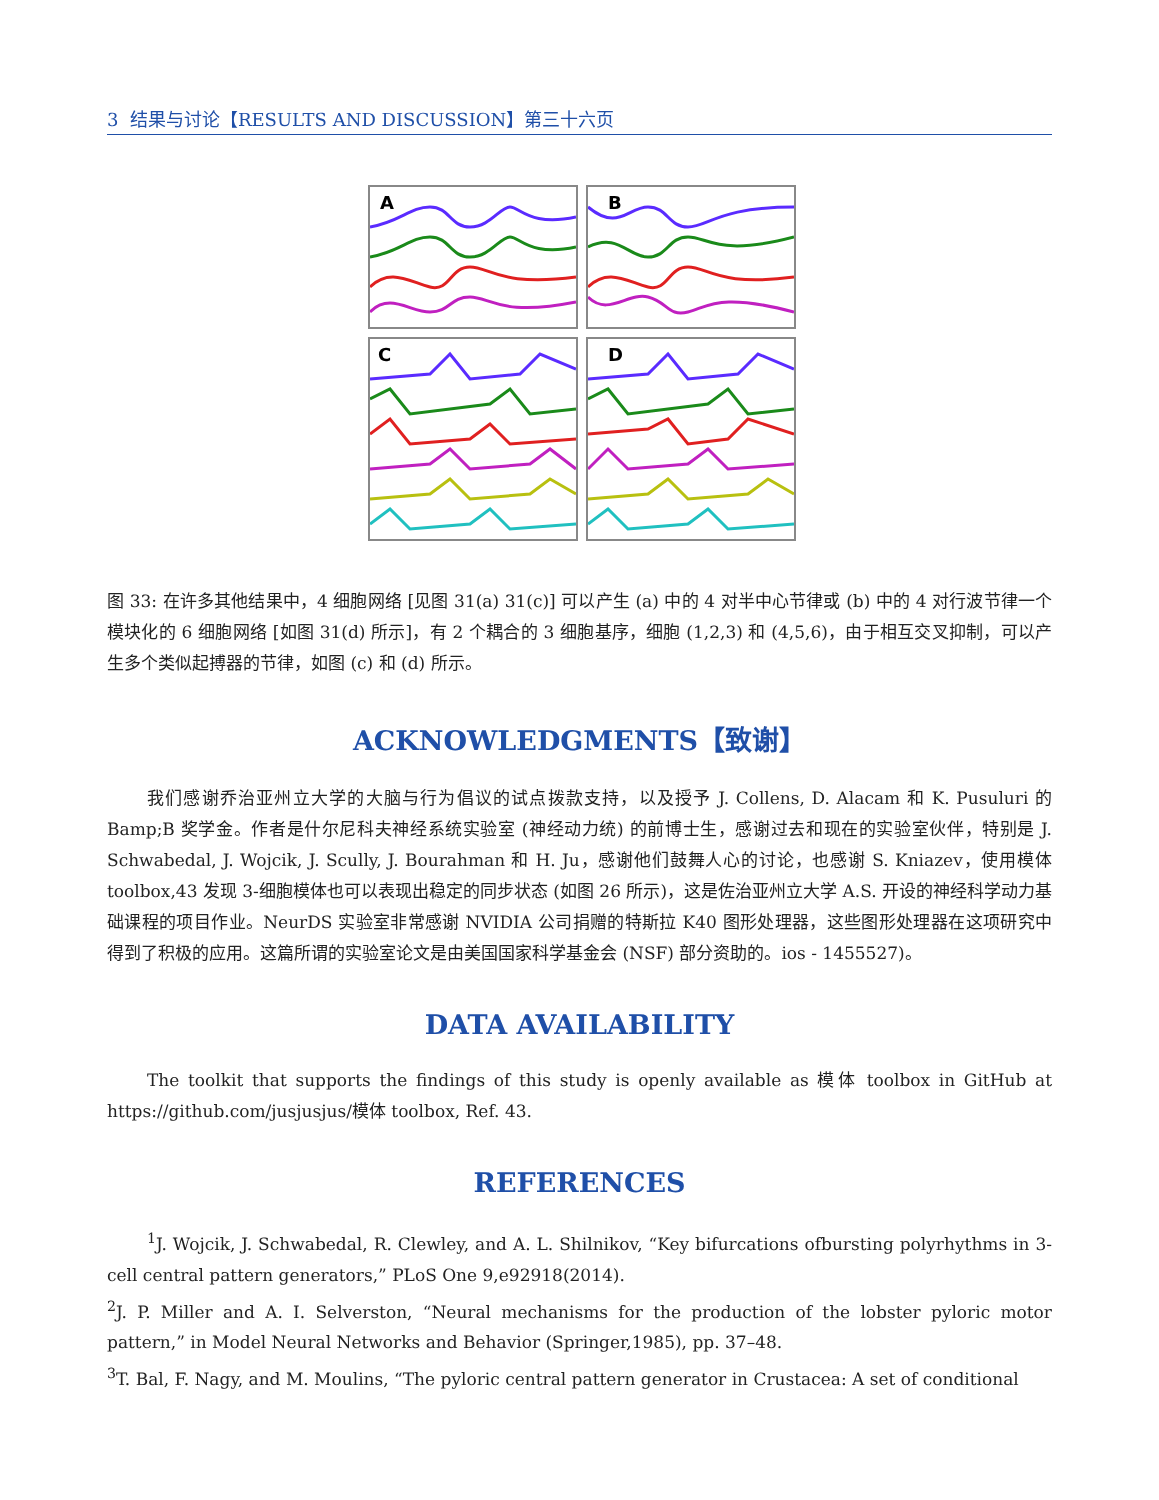3 结果与讨论【RESULTS AND DISCUSSION】第三十六页
A
B
C
D
图 33: 在许多其他结果中，4 细胞网络 [见图 31(a) 31(c)] 可以产生 (a) 中的 4 对半中心节律或 (b) 中的 4 对行波节律一个模块化的 6 细胞网络 [如图 31(d) 所示]，有 2 个耦合的 3 细胞基序，细胞 (1,2,3) 和 (4,5,6)，由于相互交叉抑制，可以产生多个类似起搏器的节律，如图 (c) 和 (d) 所示。
ACKNOWLEDGMENTS【致谢】
我们感谢乔治亚州立大学的大脑与行为倡议的试点拨款支持，以及授予 J. Collens, D. Alacam 和 K. Pusuluri 的 Bamp;B 奖学金。作者是什尔尼科夫神经系统实验室 (神经动力统) 的前博士生，感谢过去和现在的实验室伙伴，特别是 J. Schwabedal, J. Wojcik, J. Scully, J. Bourahman 和 H. Ju，感谢他们鼓舞人心的讨论，也感谢 S. Kniazev，使用模体 toolbox,43 发现 3-细胞模体也可以表现出稳定的同步状态 (如图 26 所示)，这是佐治亚州立大学 A.S. 开设的神经科学动力基础课程的项目作业。NeurDS 实验室非常感谢 NVIDIA 公司捐赠的特斯拉 K40 图形处理器，这些图形处理器在这项研究中得到了积极的应用。这篇所谓的实验室论文是由美国国家科学基金会 (NSF) 部分资助的。ios - 1455527)。
DATA AVAILABILITY
The toolkit that supports the findings of this study is openly available as 模体 toolbox in GitHub at https://github.com/jusjusjus/模体 toolbox, Ref. 43.
REFERENCES
<sup>1</sup> J. Wojcik, J. Schwabedal, R. Clewley, and A. L. Shilnikov, “Key bifurcations ofbursting polyrhythms in 3-cell central pattern generators,” PLoS One 9,e92918(2014).
<sup>2</sup> J. P. Miller and A. I. Selverston, “Neural mechanisms for the production of the lobster pyloric motor pattern,” in Model Neural Networks and Behavior (Springer,1985), pp. 37–48.
<sup>3</sup> T. Bal, F. Nagy, and M. Moulins, “The pyloric central pattern generator in Crustacea: A set of conditional